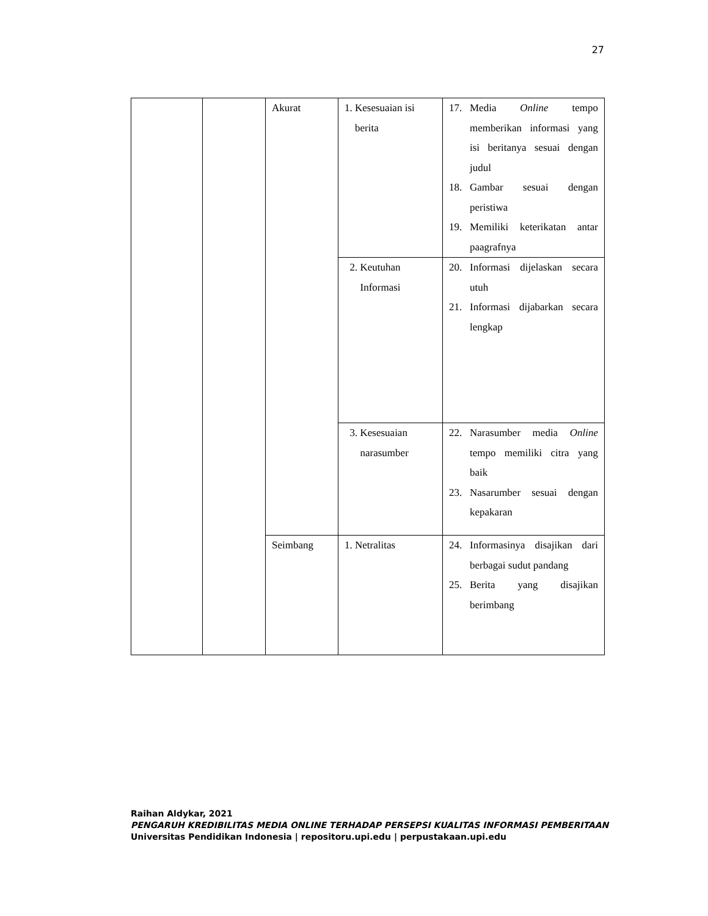27
| | | Akurat | 1. Kesesuaian isi berita | 17. Media Online tempo memberikan informasi yang isi beritanya sesuai dengan judul 18. Gambar sesuai dengan peristiwa 19. Memiliki keterikatan antar paagrafnya |
| | | | 2. Keutuhan Informasi | 20. Informasi dijelaskan secara utuh 21. Informasi dijabarkan secara lengkap |
| | | | 3. Kesesuaian narasumber | 22. Narasumber media Online tempo memiliki citra yang baik 23. Nasarumber sesuai dengan kepakaran |
| | | Seimbang | 1. Netralitas | 24. Informasinya disajikan dari berbagai sudut pandang 25. Berita yang disajikan berimbang |
Raihan Aldykar, 2021
PENGARUH KREDIBILITAS MEDIA ONLINE TERHADAP PERSEPSI KUALITAS INFORMASI PEMBERITAAN
Universitas Pendidikan Indonesia | repositoru.upi.edu | perpustakaan.upi.edu